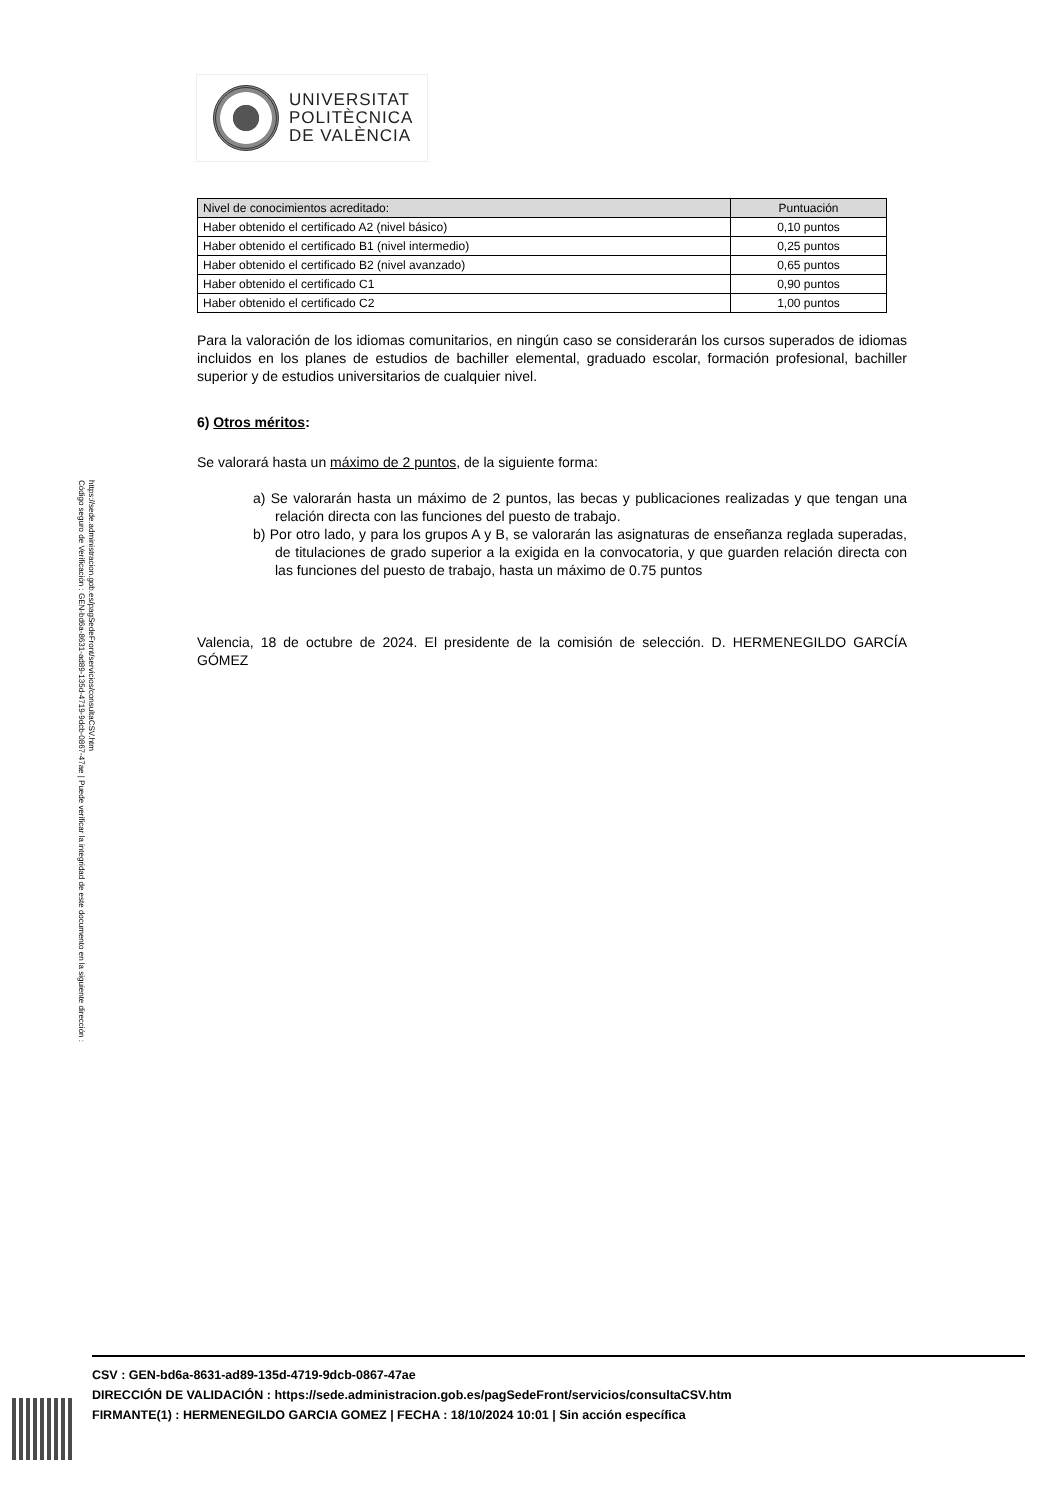UNIVERSITAT
POLITÈCNICA
DE VALÈNCIA
Código seguro de Verificación : GEN-bd6a-8631-ad89-135d-4719-9dcb-0867-47ae | Puede verificar la integridad de este documento en la siguiente dirección : https://sede.administracion.gob.es/pagSedeFront/servicios/consultaCSV.htm
| Nivel de conocimientos acreditado: | Puntuación |
| --- | --- |
| Haber obtenido el certificado A2 (nivel básico) | 0,10 puntos |
| Haber obtenido el certificado B1 (nivel intermedio) | 0,25 puntos |
| Haber obtenido el certificado B2 (nivel avanzado) | 0,65 puntos |
| Haber obtenido el certificado C1 | 0,90 puntos |
| Haber obtenido el certificado C2 | 1,00 puntos |
Para la valoración de los idiomas comunitarios, en ningún caso se considerarán los cursos superados de idiomas incluidos en los planes de estudios de bachiller elemental, graduado escolar, formación profesional, bachiller superior y de estudios universitarios de cualquier nivel.
6) Otros méritos:
Se valorará hasta un máximo de 2 puntos, de la siguiente forma:
a) Se valorarán hasta un máximo de 2 puntos, las becas y publicaciones realizadas y que tengan una relación directa con las funciones del puesto de trabajo.
b) Por otro lado, y para los grupos A y B, se valorarán las asignaturas de enseñanza reglada superadas, de titulaciones de grado superior a la exigida en la convocatoria, y que guarden relación directa con las funciones del puesto de trabajo, hasta un máximo de 0.75 puntos
Valencia, 18 de octubre de 2024. El presidente de la comisión de selección. D. HERMENEGILDO GARCÍA GÓMEZ
CSV : GEN-bd6a-8631-ad89-135d-4719-9dcb-0867-47ae
DIRECCIÓN DE VALIDACIÓN : https://sede.administracion.gob.es/pagSedeFront/servicios/consultaCSV.htm
FIRMANTE(1) : HERMENEGILDO GARCIA GOMEZ | FECHA : 18/10/2024 10:01 | Sin acción específica